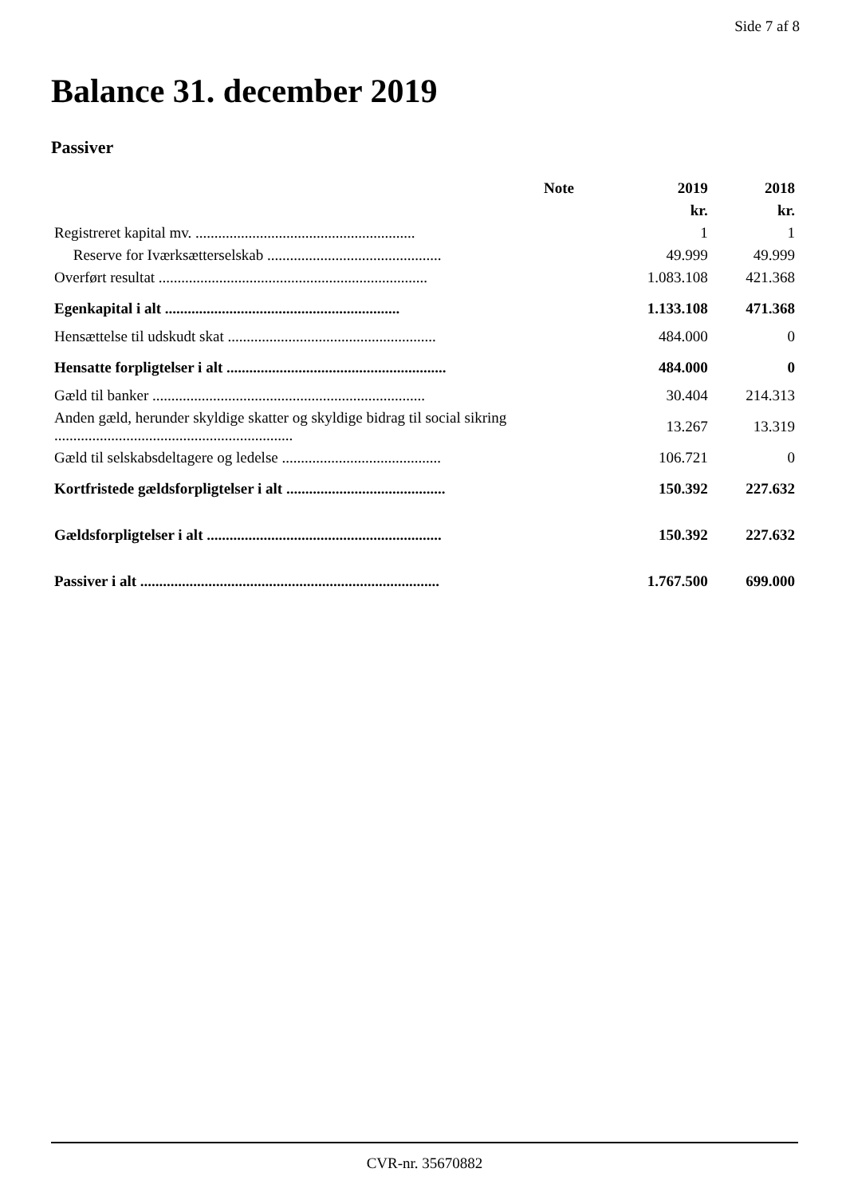Side 7 af 8
Balance 31. december 2019
Passiver
| | Note | 2019 | 2018 |
| --- | --- | --- | --- |
| | | kr. | kr. |
| Registreret kapital mv. .......................................................... | | 1 | 1 |
| Reserve for Iværksætterselskab .............................................. | | 49.999 | 49.999 |
| Overført resultat ....................................................................... | | 1.083.108 | 421.368 |
| Egenkapital i alt .............................................................. | | 1.133.108 | 471.368 |
| Hensættelse til udskudt skat ....................................................... | | 484.000 | 0 |
| Hensatte forpligtelser i alt .......................................................... | | 484.000 | 0 |
| Gæld til banker ........................................................................ | | 30.404 | 214.313 |
| Anden gæld, herunder skyldige skatter og skyldige bidrag til social sikring ............................................................... | | 13.267 | 13.319 |
| Gæld til selskabsdeltagere og ledelse .......................................... | | 106.721 | 0 |
| Kortfristede gældsforpligtelser i alt .......................................... | | 150.392 | 227.632 |
| Gældsforpligtelser i alt .............................................................. | | 150.392 | 227.632 |
| Passiver i alt ............................................................................... | | 1.767.500 | 699.000 |
CVR-nr. 35670882